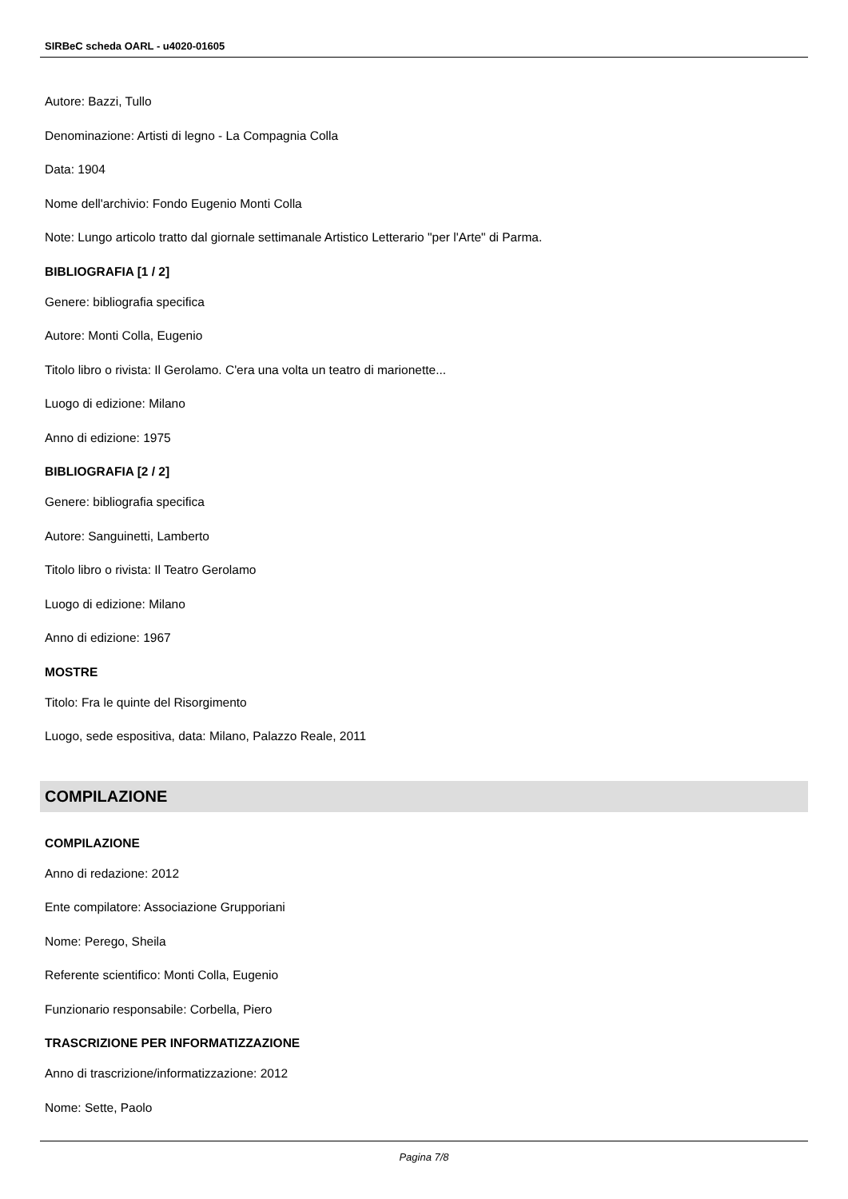SIRBeC scheda OARL - u4020-01605
Autore: Bazzi, Tullo
Denominazione: Artisti di legno - La Compagnia Colla
Data: 1904
Nome dell'archivio: Fondo Eugenio Monti Colla
Note: Lungo articolo tratto dal giornale settimanale Artistico Letterario "per l'Arte" di Parma.
BIBLIOGRAFIA [1 / 2]
Genere: bibliografia specifica
Autore: Monti Colla, Eugenio
Titolo libro o rivista: Il Gerolamo. C'era una volta un teatro di marionette...
Luogo di edizione: Milano
Anno di edizione: 1975
BIBLIOGRAFIA [2 / 2]
Genere: bibliografia specifica
Autore: Sanguinetti, Lamberto
Titolo libro o rivista: Il Teatro Gerolamo
Luogo di edizione: Milano
Anno di edizione: 1967
MOSTRE
Titolo: Fra le quinte del Risorgimento
Luogo, sede espositiva, data: Milano, Palazzo Reale, 2011
COMPILAZIONE
COMPILAZIONE
Anno di redazione: 2012
Ente compilatore: Associazione Grupporiani
Nome: Perego, Sheila
Referente scientifico: Monti Colla, Eugenio
Funzionario responsabile: Corbella, Piero
TRASCRIZIONE PER INFORMATIZZAZIONE
Anno di trascrizione/informatizzazione: 2012
Nome: Sette, Paolo
Pagina 7/8